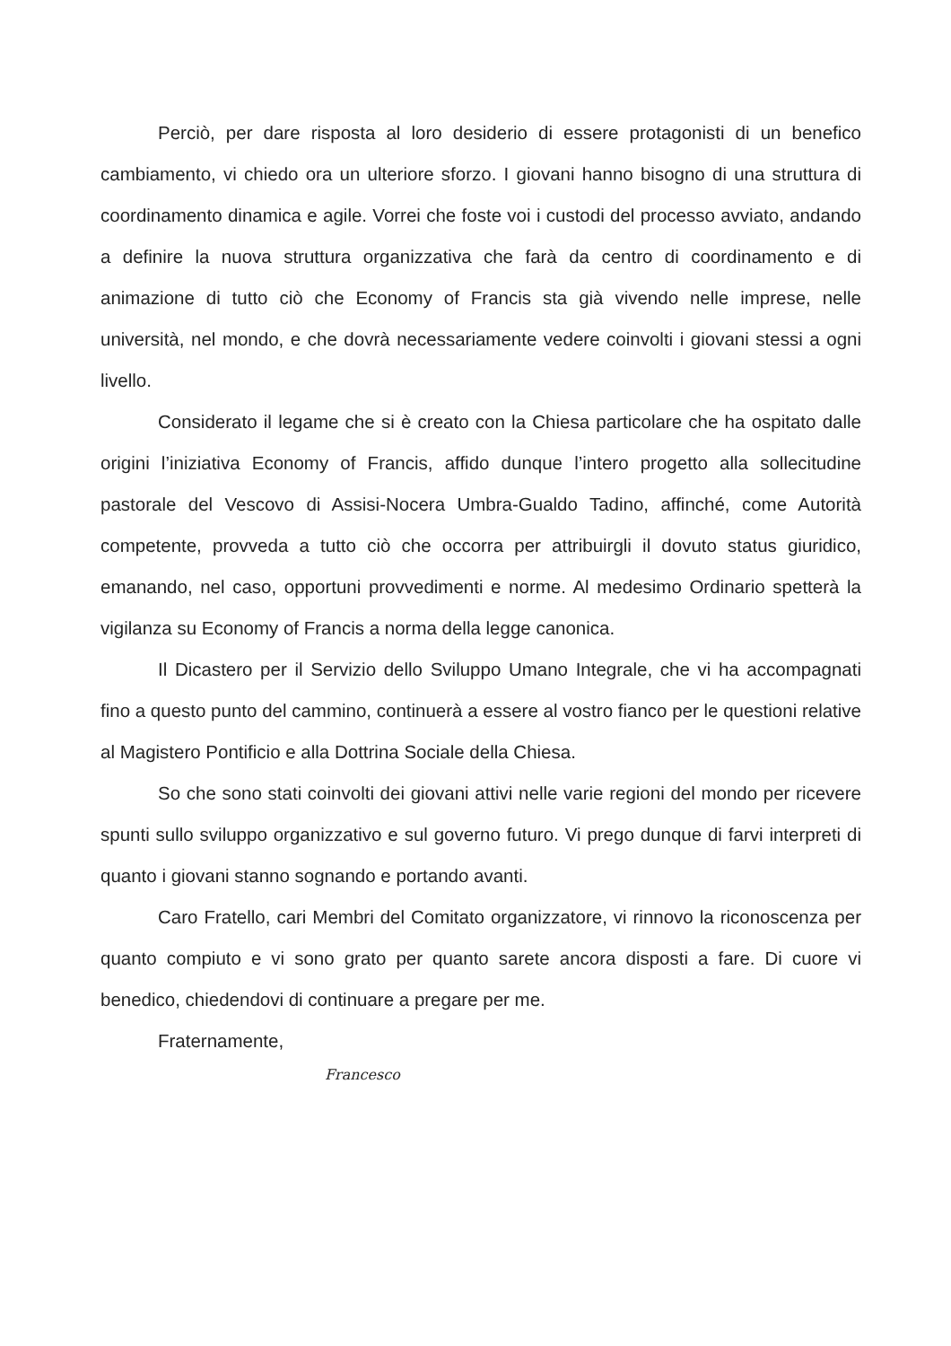Perciò, per dare risposta al loro desiderio di essere protagonisti di un benefico cambiamento, vi chiedo ora un ulteriore sforzo. I giovani hanno bisogno di una struttura di coordinamento dinamica e agile. Vorrei che foste voi i custodi del processo avviato, andando a definire la nuova struttura organizzativa che farà da centro di coordinamento e di animazione di tutto ciò che Economy of Francis sta già vivendo nelle imprese, nelle università, nel mondo, e che dovrà necessariamente vedere coinvolti i giovani stessi a ogni livello.
Considerato il legame che si è creato con la Chiesa particolare che ha ospitato dalle origini l’iniziativa Economy of Francis, affido dunque l’intero progetto alla sollecitudine pastorale del Vescovo di Assisi-Nocera Umbra-Gualdo Tadino, affinché, come Autorità competente, provveda a tutto ciò che occorra per attribuirgli il dovuto status giuridico, emanando, nel caso, opportuni provvedimenti e norme. Al medesimo Ordinario spetterà la vigilanza su Economy of Francis a norma della legge canonica.
Il Dicastero per il Servizio dello Sviluppo Umano Integrale, che vi ha accompagnati fino a questo punto del cammino, continuerà a essere al vostro fianco per le questioni relative al Magistero Pontificio e alla Dottrina Sociale della Chiesa.
So che sono stati coinvolti dei giovani attivi nelle varie regioni del mondo per ricevere spunti sullo sviluppo organizzativo e sul governo futuro. Vi prego dunque di farvi interpreti di quanto i giovani stanno sognando e portando avanti.
Caro Fratello, cari Membri del Comitato organizzatore, vi rinnovo la riconoscenza per quanto compiuto e vi sono grato per quanto sarete ancora disposti a fare. Di cuore vi benedico, chiedendovi di continuare a pregare per me.
Fraternamente,
Francesco